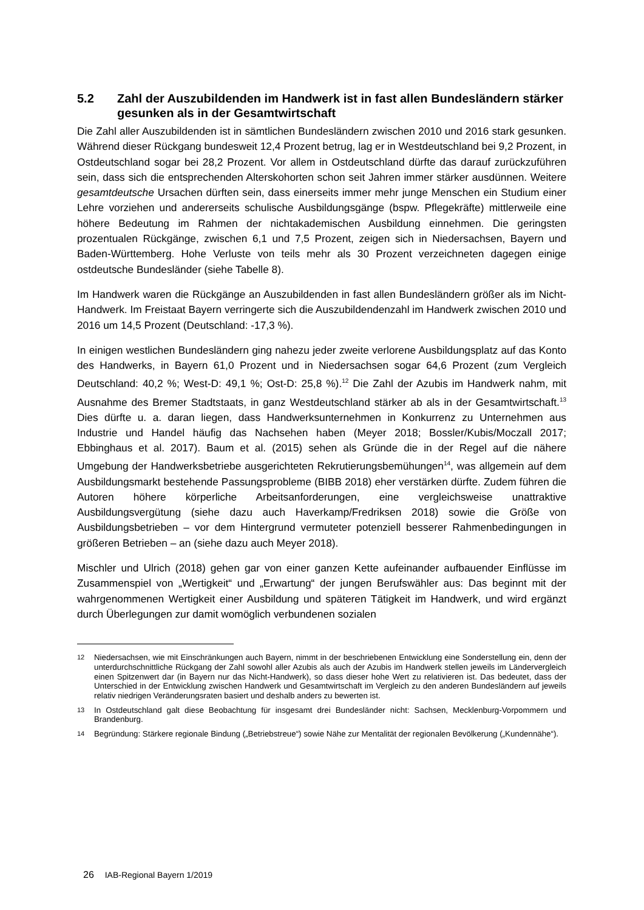5.2 Zahl der Auszubildenden im Handwerk ist in fast allen Bundesländern stärker gesunken als in der Gesamtwirtschaft
Die Zahl aller Auszubildenden ist in sämtlichen Bundesländern zwischen 2010 und 2016 stark gesunken. Während dieser Rückgang bundesweit 12,4 Prozent betrug, lag er in Westdeutschland bei 9,2 Prozent, in Ostdeutschland sogar bei 28,2 Prozent. Vor allem in Ostdeutschland dürfte das darauf zurückzuführen sein, dass sich die entsprechenden Alterskohorten schon seit Jahren immer stärker ausdünnen. Weitere gesamtdeutsche Ursachen dürften sein, dass einerseits immer mehr junge Menschen ein Studium einer Lehre vorziehen und andererseits schulische Ausbildungsgänge (bspw. Pflegekräfte) mittlerweile eine höhere Bedeutung im Rahmen der nichtakademischen Ausbildung einnehmen. Die geringsten prozentualen Rückgänge, zwischen 6,1 und 7,5 Prozent, zeigen sich in Niedersachsen, Bayern und Baden-Württemberg. Hohe Verluste von teils mehr als 30 Prozent verzeichneten dagegen einige ostdeutsche Bundesländer (siehe Tabelle 8).
Im Handwerk waren die Rückgänge an Auszubildenden in fast allen Bundesländern größer als im Nicht-Handwerk. Im Freistaat Bayern verringerte sich die Auszubildendenzahl im Handwerk zwischen 2010 und 2016 um 14,5 Prozent (Deutschland: -17,3 %).
In einigen westlichen Bundesländern ging nahezu jeder zweite verlorene Ausbildungsplatz auf das Konto des Handwerks, in Bayern 61,0 Prozent und in Niedersachsen sogar 64,6 Prozent (zum Vergleich Deutschland: 40,2 %; West-D: 49,1 %; Ost-D: 25,8 %).<sup>12</sup> Die Zahl der Azubis im Handwerk nahm, mit Ausnahme des Bremer Stadtstaats, in ganz Westdeutschland stärker ab als in der Gesamtwirtschaft.<sup>13</sup> Dies dürfte u. a. daran liegen, dass Handwerksunternehmen in Konkurrenz zu Unternehmen aus Industrie und Handel häufig das Nachsehen haben (Meyer 2018; Bossler/Kubis/Moczall 2017; Ebbinghaus et al. 2017). Baum et al. (2015) sehen als Gründe die in der Regel auf die nähere Umgebung der Handwerksbetriebe ausgerichteten Rekrutierungsbemühungen<sup>14</sup>, was allgemein auf dem Ausbildungsmarkt bestehende Passungsprobleme (BIBB 2018) eher verstärken dürfte. Zudem führen die Autoren höhere körperliche Arbeitsanforderungen, eine vergleichsweise unattraktive Ausbildungsvergütung (siehe dazu auch Haverkamp/Fredriksen 2018) sowie die Größe von Ausbildungsbetrieben – vor dem Hintergrund vermuteter potenziell besserer Rahmenbedingungen in größeren Betrieben – an (siehe dazu auch Meyer 2018).
Mischler und Ulrich (2018) gehen gar von einer ganzen Kette aufeinander aufbauender Einflüsse im Zusammenspiel von „Wertigkeit“ und „Erwartung“ der jungen Berufswähler aus: Das beginnt mit der wahrgenommenen Wertigkeit einer Ausbildung und späteren Tätigkeit im Handwerk, und wird ergänzt durch Überlegungen zur damit womöglich verbundenen sozialen
12 Niedersachsen, wie mit Einschränkungen auch Bayern, nimmt in der beschriebenen Entwicklung eine Sonderstellung ein, denn der unterdurchschnittliche Rückgang der Zahl sowohl aller Azubis als auch der Azubis im Handwerk stellen jeweils im Ländervergleich einen Spitzenwert dar (in Bayern nur das Nicht-Handwerk), so dass dieser hohe Wert zu relativieren ist. Das bedeutet, dass der Unterschied in der Entwicklung zwischen Handwerk und Gesamtwirtschaft im Vergleich zu den anderen Bundesländern auf jeweils relativ niedrigen Veränderungsraten basiert und deshalb anders zu bewerten ist.
13 In Ostdeutschland galt diese Beobachtung für insgesamt drei Bundesländer nicht: Sachsen, Mecklenburg-Vorpommern und Brandenburg.
14 Begründung: Stärkere regionale Bindung („Betriebstreue“) sowie Nähe zur Mentalität der regionalen Bevölkerung („Kundennähe“).
26 IAB-Regional Bayern 1/2019